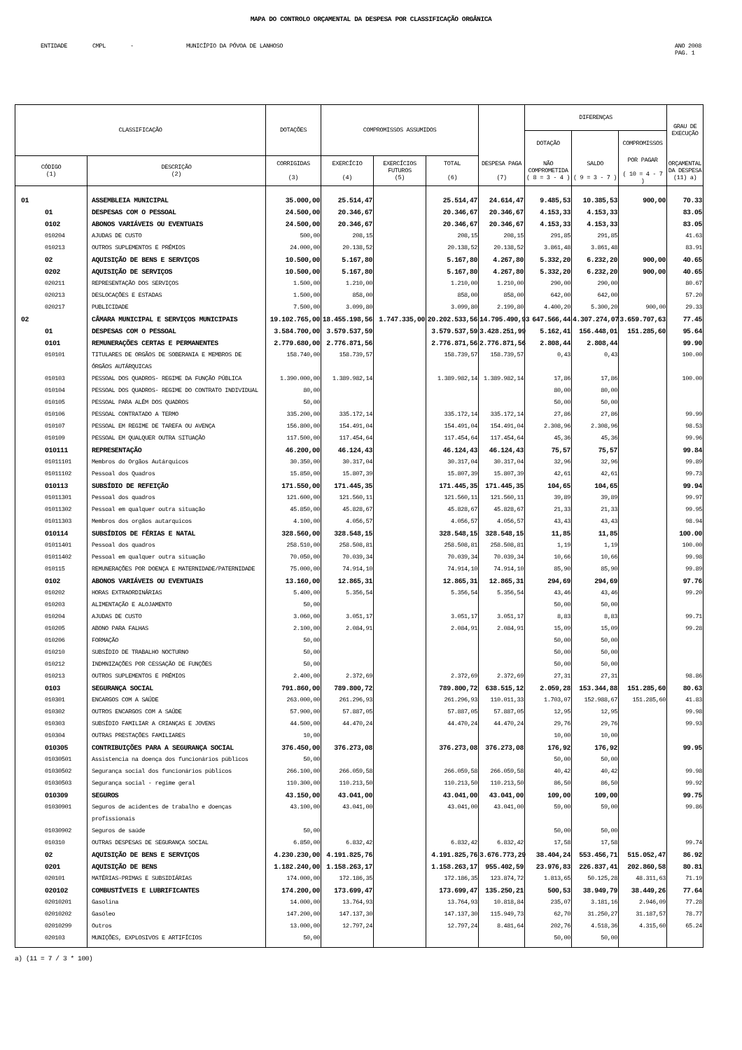MAPA DO CONTROLO ORÇAMENTAL DA DESPESA POR CLASSIFICAÇÃO ORGÂNICA
ENTIDADE CMPL - MUNICÍPIO DA PÓVOA DE LANHOSO ANO 2008
PAG. 1
| CLASSIFICAÇÃO | | DOTAÇÕES | COMPROMISSOS ASSUMIDOS | | | | DIFERENÇAS | | | GRAU DE EXECUÇÃO |
| --- | --- | --- | --- | --- | --- | --- | --- | --- | --- | --- |
| | | | | | | | DOTAÇÃO | | COMPROMISSOS | |
| CÓDIGO (1) | DESCRIÇÃO (2) | CORRIGIDAS (3) | EXERCÍCIO (4) | EXERCÍCIOS FUTUROS (5) | TOTAL (6) | DESPESA PAGA (7) | NÃO COMPROMETIDA ( 8 = 3 - 4 ) | SALDO ( 9 = 3 - 7 ) | POR PAGAR ( 10 = 4 - 7 ) | ORÇAMENTAL DA DESPESA (11) a) |
| 01 | ASSEMBLEIA MUNICIPAL | 35.000,00 | 25.514,47 | | 25.514,47 | 24.614,47 | 9.485,53 | 10.385,53 | 900,00 | 70.33 |
| 01 | DESPESAS COM O PESSOAL | 24.500,00 | 20.346,67 | | 20.346,67 | 20.346,67 | 4.153,33 | 4.153,33 | | 83.05 |
| 0102 | ABONOS VARIÁVEIS OU EVENTUAIS | 24.500,00 | 20.346,67 | | 20.346,67 | 20.346,67 | 4.153,33 | 4.153,33 | | 83.05 |
| 010204 | AJUDAS DE CUSTO | 500,00 | 208,15 | | 208,15 | 208,15 | 291,85 | 291,85 | | 41.63 |
| 010213 | OUTROS SUPLEMENTOS E PRÉMIOS | 24.000,00 | 20.138,52 | | 20.138,52 | 20.138,52 | 3.861,48 | 3.861,48 | | 83.91 |
| 02 | AQUISIÇÃO DE BENS E SERVIÇOS | 10.500,00 | 5.167,80 | | 5.167,80 | 4.267,80 | 5.332,20 | 6.232,20 | 900,00 | 40.65 |
| 0202 | AQUISIÇÃO DE SERVIÇOS | 10.500,00 | 5.167,80 | | 5.167,80 | 4.267,80 | 5.332,20 | 6.232,20 | 900,00 | 40.65 |
| 020211 | REPRESENTAÇÃO DOS SERVIÇOS | 1.500,00 | 1.210,00 | | 1.210,00 | 1.210,00 | 290,00 | 290,00 | | 80.67 |
| 020213 | DESLOCAÇÕES E ESTADAS | 1.500,00 | 858,00 | | 858,00 | 858,00 | 642,00 | 642,00 | | 57.20 |
| 020217 | PUBLICIDADE | 7.500,00 | 3.099,80 | | 3.099,80 | 2.199,80 | 4.400,20 | 5.300,20 | 900,00 | 29.33 |
| 02 | CÂMARA MUNICIPAL E SERVIÇOS MUNICIPAIS | 19.102.765,00 | 18.455.198,56 | 1.747.335,00 | 20.202.533,56 | 14.795.490,93 | 647.566,44 | 4.307.274,07 | 3.659.707,63 | 77.45 |
| 01 | DESPESAS COM O PESSOAL | 3.584.700,00 | 3.579.537,59 | | 3.579.537,59 | 3.428.251,99 | 5.162,41 | 156.448,01 | 151.285,60 | 95.64 |
| 0101 | REMUNERAÇÕES CERTAS E PERMANENTES | 2.779.680,00 | 2.776.871,56 | | 2.776.871,56 | 2.776.871,56 | 2.808,44 | 2.808,44 | | 99.90 |
| 010101 | TITULARES DE ORGÃOS DE SOBERANIA E MEMBROS DE ÓRGÃOS AUTÁRQUICAS | 158.740,00 | 158.739,57 | | 158.739,57 | 158.739,57 | 0,43 | 0,43 | | 100.00 |
| 010103 | PESSOAL DOS QUADROS- REGIME DA FUNÇÃO PÚBLICA | 1.390.000,00 | 1.389.982,14 | | 1.389.982,14 | 1.389.982,14 | 17,86 | 17,86 | | 100.00 |
| 010104 | PESSOAL DOS QUADROS- REGIME DO CONTRATO INDIVIDUAL | 80,00 | | | | | 80,00 | 80,00 | | |
| 010105 | PESSOAL PARA ALÉM DOS QUADROS | 50,00 | | | | | 50,00 | 50,00 | | |
| 010106 | PESSOAL CONTRATADO A TERMO | 335.200,00 | 335.172,14 | | 335.172,14 | 335.172,14 | 27,86 | 27,86 | | 99.99 |
| 010107 | PESSOAL EM REGIME DE TAREFA OU AVENÇA | 156.800,00 | 154.491,04 | | 154.491,04 | 154.491,04 | 2.308,96 | 2.308,96 | | 98.53 |
| 010109 | PESSOAL EM QUALQUER OUTRA SITUAÇÃO | 117.500,00 | 117.454,64 | | 117.454,64 | 117.454,64 | 45,36 | 45,36 | | 99.96 |
| 010111 | REPRESENTAÇÃO | 46.200,00 | 46.124,43 | | 46.124,43 | 46.124,43 | 75,57 | 75,57 | | 99.84 |
| 01011101 | Membros do Orgãos Autárquicos | 30.350,00 | 30.317,04 | | 30.317,04 | 30.317,04 | 32,96 | 32,96 | | 99.89 |
| 01011102 | Pessoal dos Quadros | 15.850,00 | 15.807,39 | | 15.807,39 | 15.807,39 | 42,61 | 42,61 | | 99.73 |
| 010113 | SUBSÍDIO DE REFEIÇÃO | 171.550,00 | 171.445,35 | | 171.445,35 | 171.445,35 | 104,65 | 104,65 | | 99.94 |
| 01011301 | Pessoal dos quadros | 121.600,00 | 121.560,11 | | 121.560,11 | 121.560,11 | 39,89 | 39,89 | | 99.97 |
| 01011302 | Pessoal em qualquer outra situação | 45.850,00 | 45.828,67 | | 45.828,67 | 45.828,67 | 21,33 | 21,33 | | 99.95 |
| 01011303 | Membros dos orgãos autarquicos | 4.100,00 | 4.056,57 | | 4.056,57 | 4.056,57 | 43,43 | 43,43 | | 98.94 |
| 010114 | SUBSÍDIOS DE FÉRIAS E NATAL | 328.560,00 | 328.548,15 | | 328.548,15 | 328.548,15 | 11,85 | 11,85 | | 100.00 |
| 01011401 | Pessoal dos quadros | 258.510,00 | 258.508,81 | | 258.508,81 | 258.508,81 | 1,19 | 1,19 | | 100.00 |
| 01011402 | Pessoal em qualquer outra situação | 70.050,00 | 70.039,34 | | 70.039,34 | 70.039,34 | 10,66 | 10,66 | | 99.98 |
| 010115 | REMUNERAÇÕES POR DOENÇA E MATERNIDADE/PATERNIDADE | 75.000,00 | 74.914,10 | | 74.914,10 | 74.914,10 | 85,90 | 85,90 | | 99.89 |
| 0102 | ABONOS VARIÁVEIS OU EVENTUAIS | 13.160,00 | 12.865,31 | | 12.865,31 | 12.865,31 | 294,69 | 294,69 | | 97.76 |
| 010202 | HORAS EXTRAORDINÁRIAS | 5.400,00 | 5.356,54 | | 5.356,54 | 5.356,54 | 43,46 | 43,46 | | 99.20 |
| 010203 | ALIMENTAÇÃO E ALOJAMENTO | 50,00 | | | | | 50,00 | 50,00 | | |
| 010204 | AJUDAS DE CUSTO | 3.060,00 | 3.051,17 | | 3.051,17 | 3.051,17 | 8,83 | 8,83 | | 99.71 |
| 010205 | ABONO PARA FALHAS | 2.100,00 | 2.084,91 | | 2.084,91 | 2.084,91 | 15,09 | 15,09 | | 99.28 |
| 010206 | FORMAÇÃO | 50,00 | | | | | 50,00 | 50,00 | | |
| 010210 | SUBSÍDIO DE TRABALHO NOCTURNO | 50,00 | | | | | 50,00 | 50,00 | | |
| 010212 | INDMNIZAÇÕES POR CESSAÇÃO DE FUNÇÕES | 50,00 | | | | | 50,00 | 50,00 | | |
| 010213 | OUTROS SUPLEMENTOS E PRÉMIOS | 2.400,00 | 2.372,69 | | 2.372,69 | 2.372,69 | 27,31 | 27,31 | | 98.86 |
| 0103 | SEGURANÇA SOCIAL | 791.860,00 | 789.800,72 | | 789.800,72 | 638.515,12 | 2.059,28 | 153.344,88 | 151.285,60 | 80.63 |
| 010301 | ENCARGOS COM A SAÚDE | 263.000,00 | 261.296,93 | | 261.296,93 | 110.011,33 | 1.703,07 | 152.988,67 | 151.285,60 | 41.83 |
| 010302 | OUTROS ENCARGOS COM A SAÚDE | 57.900,00 | 57.887,05 | | 57.887,05 | 57.887,05 | 12,95 | 12,95 | | 99.98 |
| 010303 | SUBSÍDIO FAMILIAR A CRIANÇAS E JOVENS | 44.500,00 | 44.470,24 | | 44.470,24 | 44.470,24 | 29,76 | 29,76 | | 99.93 |
| 010304 | OUTRAS PRESTAÇÕES FAMILIARES | 10,00 | | | | | 10,00 | 10,00 | | |
| 010305 | CONTRIBUIÇÕES PARA A SEGURANÇA SOCIAL | 376.450,00 | 376.273,08 | | 376.273,08 | 376.273,08 | 176,92 | 176,92 | | 99.95 |
| 01030501 | Assistencia na doença dos funcionários públicos | 50,00 | | | | | 50,00 | 50,00 | | |
| 01030502 | Segurança social dos funcionários públicos | 266.100,00 | 266.059,58 | | 266.059,58 | 266.059,58 | 40,42 | 40,42 | | 99.98 |
| 01030503 | Segurança social - regime geral | 110.300,00 | 110.213,50 | | 110.213,50 | 110.213,50 | 86,50 | 86,50 | | 99.92 |
| 010309 | SEGUROS | 43.150,00 | 43.041,00 | | 43.041,00 | 43.041,00 | 109,00 | 109,00 | | 99.75 |
| 01030901 | Seguros de acidentes de trabalho e doenças profissionais | 43.100,00 | 43.041,00 | | 43.041,00 | 43.041,00 | 59,00 | 59,00 | | 99.86 |
| 01030902 | Seguros de saúde | 50,00 | | | | | 50,00 | 50,00 | | |
| 010310 | OUTRAS DESPESAS DE SEGURANÇA SOCIAL | 6.850,00 | 6.832,42 | | 6.832,42 | 6.832,42 | 17,58 | 17,58 | | 99.74 |
| 02 | AQUISIÇÃO DE BENS E SERVIÇOS | 4.230.230,00 | 4.191.825,76 | | 4.191.825,76 | 3.676.773,29 | 38.404,24 | 553.456,71 | 515.052,47 | 86.92 |
| 0201 | AQUISIÇÃO DE BENS | 1.182.240,00 | 1.158.263,17 | | 1.158.263,17 | 955.402,59 | 23.976,83 | 226.837,41 | 202.860,58 | 80.81 |
| 020101 | MATÉRIAS-PRIMAS E SUBSIDIÁRIAS | 174.000,00 | 172.186,35 | | 172.186,35 | 123.874,72 | 1.813,65 | 50.125,28 | 48.311,63 | 71.19 |
| 020102 | COMBUSTÍVEIS E LUBRIFICANTES | 174.200,00 | 173.699,47 | | 173.699,47 | 135.250,21 | 500,53 | 38.949,79 | 38.449,26 | 77.64 |
| 02010201 | Gasolina | 14.000,00 | 13.764,93 | | 13.764,93 | 10.818,84 | 235,07 | 3.181,16 | 2.946,09 | 77.28 |
| 02010202 | Gasóleo | 147.200,00 | 147.137,30 | | 147.137,30 | 115.949,73 | 62,70 | 31.250,27 | 31.187,57 | 78.77 |
| 02010299 | Outros | 13.000,00 | 12.797,24 | | 12.797,24 | 8.481,64 | 202,76 | 4.518,36 | 4.315,60 | 65.24 |
| 020103 | MUNIÇÕES, EXPLOSIVOS E ARTIFÍCIOS | 50,00 | | | | | 50,00 | 50,00 | | |
a) (11 = 7 / 3 * 100)